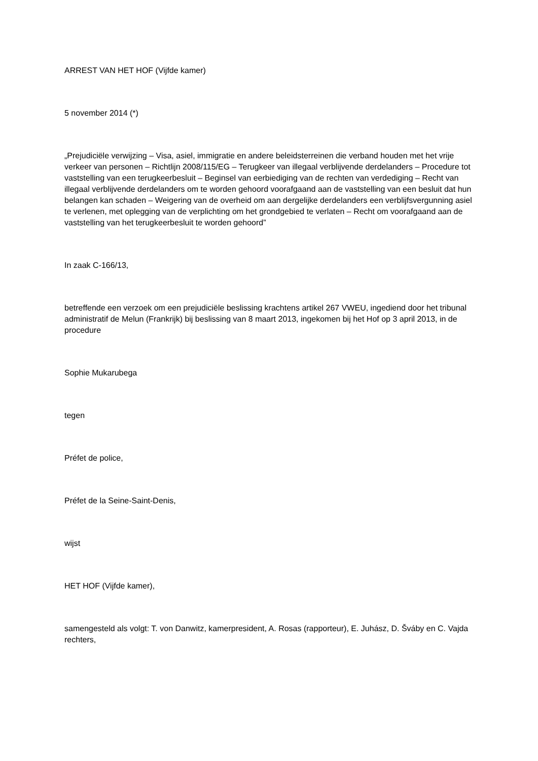ARREST VAN HET HOF (Vijfde kamer)
5 november 2014 (*)
„Prejudiciële verwijzing – Visa, asiel, immigratie en andere beleidsterreinen die verband houden met het vrije verkeer van personen – Richtlijn 2008/115/EG – Terugkeer van illegaal verblijvende derdelanders – Procedure tot vaststelling van een terugkeerbesluit – Beginsel van eerbiediging van de rechten van verdediging – Recht van illegaal verblijvende derdelanders om te worden gehoord voorafgaand aan de vaststelling van een besluit dat hun belangen kan schaden – Weigering van de overheid om aan dergelijke derdelanders een verblijfsvergunning asiel te verlenen, met oplegging van de verplichting om het grondgebied te verlaten – Recht om voorafgaand aan de vaststelling van het terugkeerbesluit te worden gehoord”
In zaak C‑166/13,
betreffende een verzoek om een prejudiciële beslissing krachtens artikel 267 VWEU, ingediend door het tribunal administratif de Melun (Frankrijk) bij beslissing van 8 maart 2013, ingekomen bij het Hof op 3 april 2013, in de procedure
Sophie Mukarubega
tegen
Préfet de police,
Préfet de la Seine-Saint-Denis,
wijst
HET HOF (Vijfde kamer),
samengesteld als volgt: T. von Danwitz, kamerpresident, A. Rosas (rapporteur), E. Juhász, D. Šváby en C. Vajda rechters,